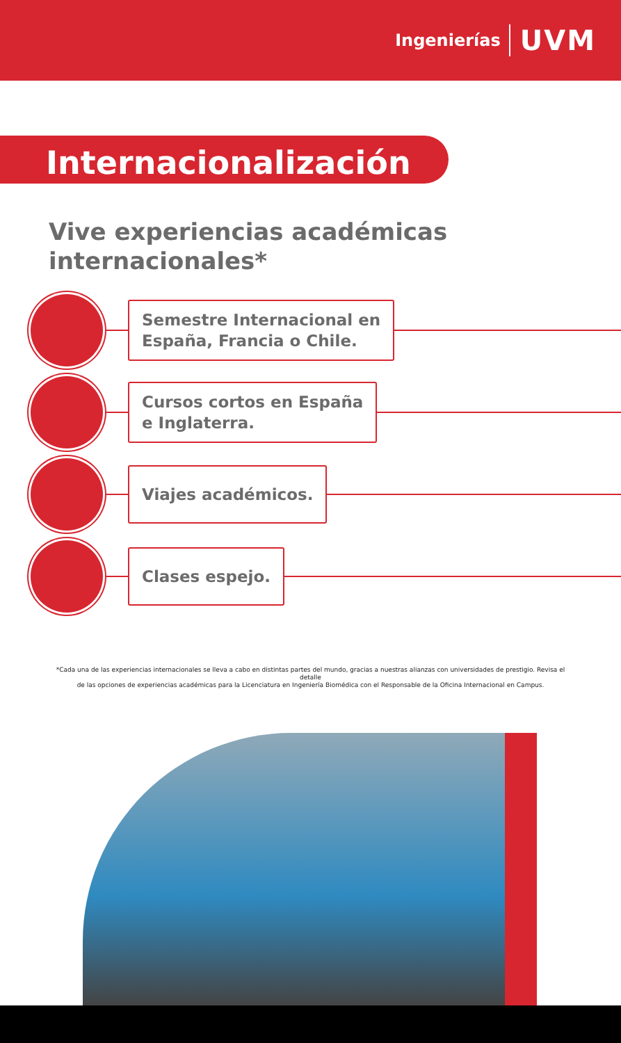Ingenierías UVM
Internacionalización
Vive experiencias académicas internacionales*
Semestre Internacional en
España, Francia o Chile.
Cursos cortos en España
e Inglaterra.
Viajes académicos.
Clases espejo.
*Cada una de las experiencias internacionales se lleva a cabo en distintas partes del mundo, gracias a nuestras alianzas con universidades de prestigio. Revisa el detalle
de las opciones de experiencias académicas para la Licenciatura en Ingeniería Biomédica con el Responsable de la Oficina Internacional en Campus.